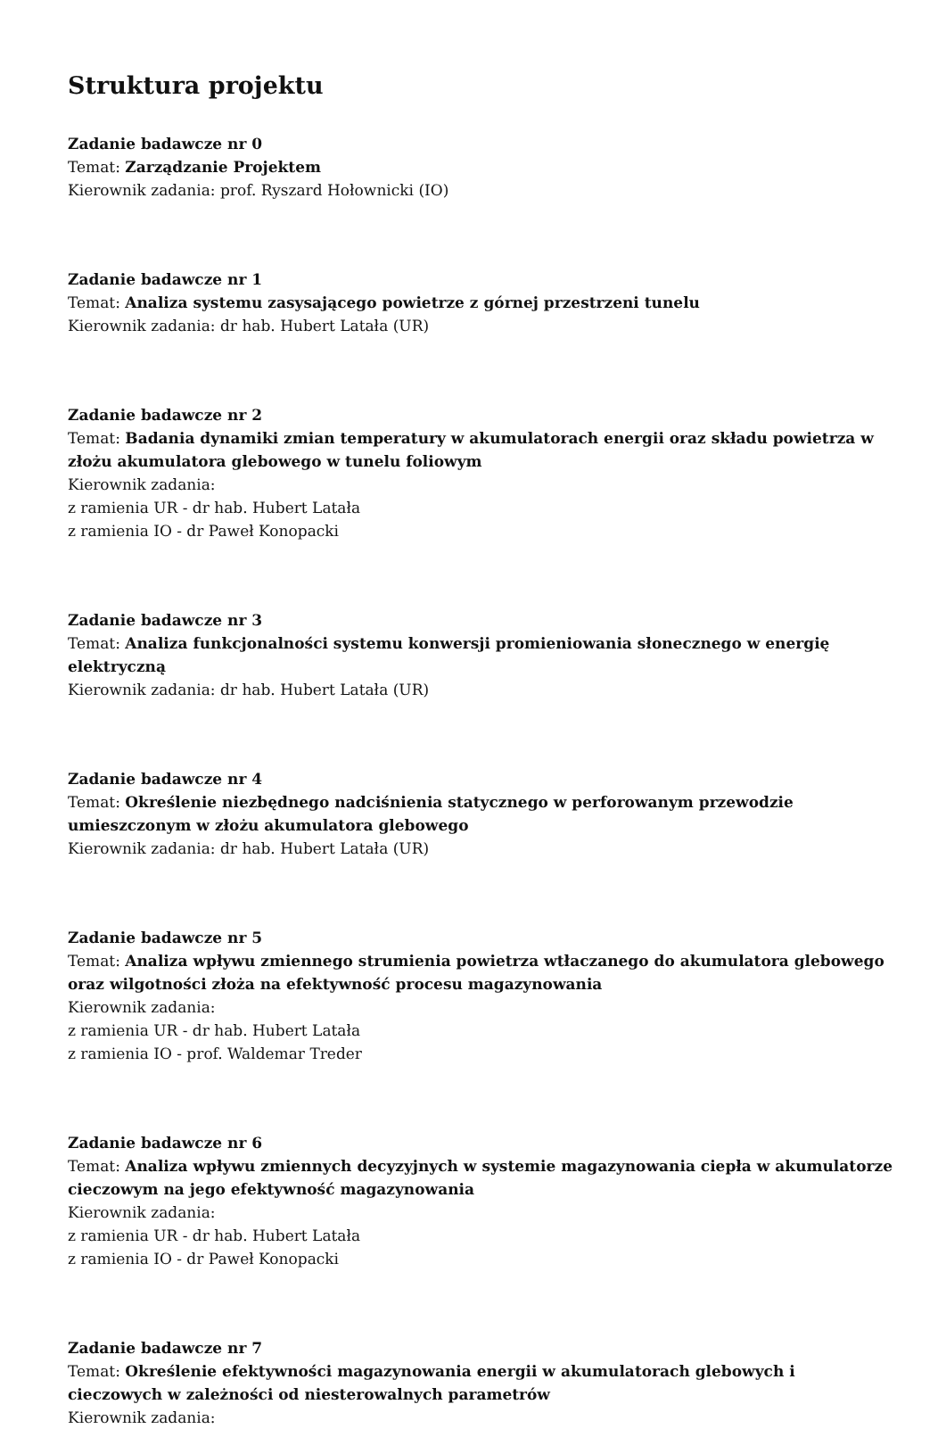Struktura projektu
Zadanie badawcze nr 0
Temat: Zarządzanie Projektem
Kierownik zadania: prof. Ryszard Hołownicki (IO)
Zadanie badawcze nr 1
Temat: Analiza systemu zasysającego powietrze z górnej przestrzeni tunelu
Kierownik zadania: dr hab. Hubert Latała (UR)
Zadanie badawcze nr 2
Temat: Badania dynamiki zmian temperatury w akumulatorach energii oraz składu powietrza w złożu akumulatora glebowego w tunelu foliowym
Kierownik zadania:
z ramienia UR - dr hab. Hubert Latała
z ramienia IO - dr Paweł Konopacki
Zadanie badawcze nr 3
Temat: Analiza funkcjonalności systemu konwersji promieniowania słonecznego w energię elektryczną
Kierownik zadania: dr hab. Hubert Latała (UR)
Zadanie badawcze nr 4
Temat: Określenie niezbędnego nadciśnienia statycznego w perforowanym przewodzie umieszczonym w złożu akumulatora glebowego
Kierownik zadania: dr hab. Hubert Latała (UR)
Zadanie badawcze nr 5
Temat: Analiza wpływu zmiennego strumienia powietrza wtłaczanego do akumulatora glebowego oraz wilgotności złoża na efektywność procesu magazynowania
Kierownik zadania:
z ramienia UR - dr hab. Hubert Latała
z ramienia IO - prof. Waldemar Treder
Zadanie badawcze nr 6
Temat: Analiza wpływu zmiennych decyzyjnych w systemie magazynowania ciepła w akumulatorze cieczowym na jego efektywność magazynowania
Kierownik zadania:
z ramienia UR - dr hab. Hubert Latała
z ramienia IO - dr Paweł Konopacki
Zadanie badawcze nr 7
Temat: Określenie efektywności magazynowania energii w akumulatorach glebowych i cieczowych w zależności od niesterowalnych parametrów
Kierownik zadania: